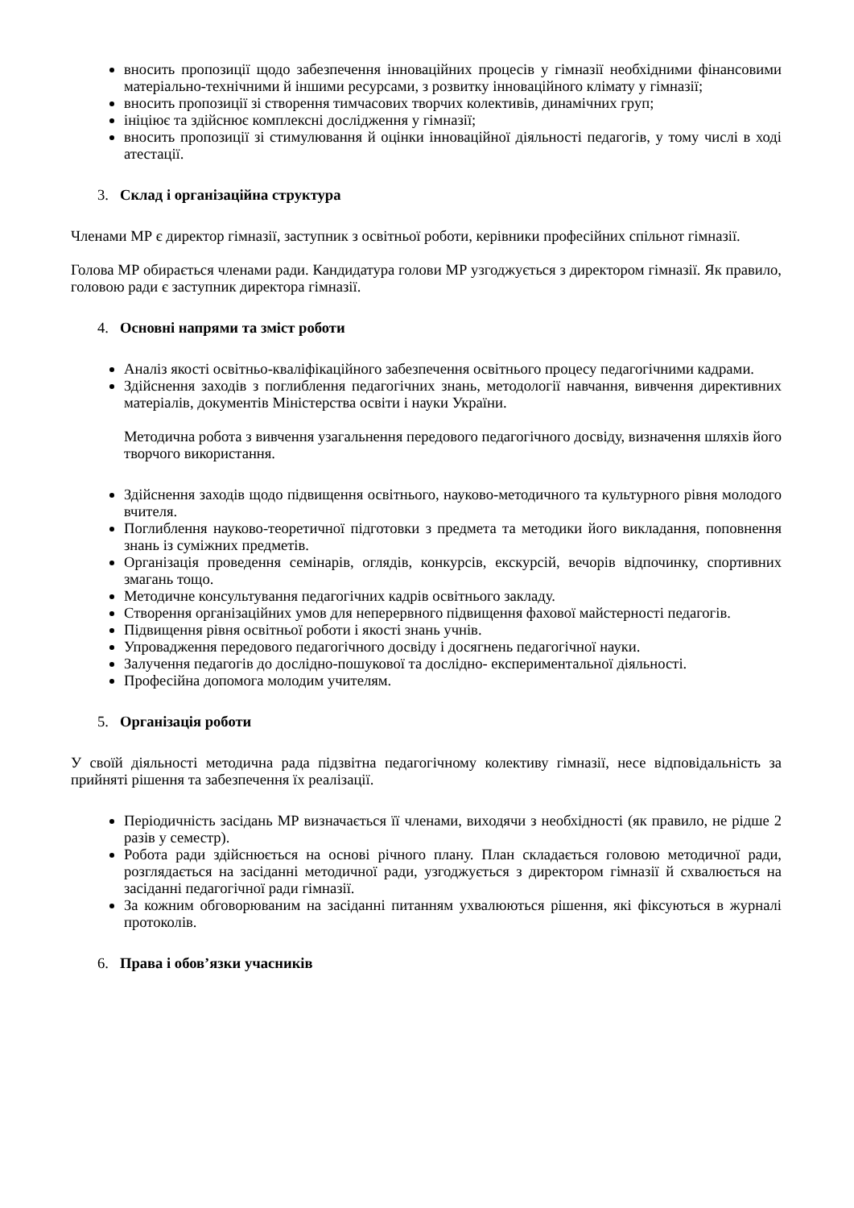вносить пропозиції щодо забезпечення інноваційних процесів у гімназії необхідними фінансовими матеріально-технічними й іншими ресурсами, з розвитку інноваційного клімату у гімназії;
вносить пропозиції зі створення тимчасових творчих колективів, динамічних груп;
ініціює та здійснює комплексні дослідження у гімназії;
вносить пропозиції зі стимулювання й оцінки інноваційної діяльності педагогів, у тому числі в ході атестації.
3. Склад і організаційна структура
Членами МР є директор гімназії, заступник з освітньої роботи, керівники професійних спільнот гімназії.
Голова МР обирається членами ради. Кандидатура голови МР узгоджується з директором гімназії. Як правило, головою ради є заступник директора гімназії.
4. Основні напрями та зміст роботи
Аналіз якості освітньо-кваліфікаційного забезпечення освітнього процесу педагогічними кадрами.
Здійснення заходів з поглиблення педагогічних знань, методології навчання, вивчення директивних матеріалів, документів Міністерства освіти і науки України.
Методична робота з вивчення узагальнення передового педагогічного досвіду, визначення шляхів його творчого використання.
Здійснення заходів щодо підвищення освітнього, науково-методичного та культурного рівня молодого вчителя.
Поглиблення науково-теоретичної підготовки з предмета та методики його викладання, поповнення знань із суміжних предметів.
Організація проведення семінарів, оглядів, конкурсів, екскурсій, вечорів відпочинку, спортивних змагань тощо.
Методичне консультування педагогічних кадрів освітнього закладу.
Створення організаційних умов для неперервного підвищення фахової майстерності педагогів.
Підвищення рівня освітньої роботи і якості знань учнів.
Упровадження передового педагогічного досвіду і досягнень педагогічної науки.
Залучення педагогів до дослідно-пошукової та дослідно- експериментальної діяльності.
Професійна допомога молодим учителям.
5. Організація роботи
У своїй діяльності методична рада підзвітна педагогічному колективу гімназії, несе відповідальність за прийняті рішення та забезпечення їх реалізації.
Періодичність засідань МР визначається її членами, виходячи з необхідності (як правило, не рідше 2 разів у семестр).
Робота ради здійснюється на основі річного плану. План складається головою методичної ради, розглядається на засіданні методичної ради, узгоджується з директором гімназії й схвалюється на засіданні педагогічної ради гімназії.
За кожним обговорюваним на засіданні питанням ухвалюються рішення, які фіксуються в журналі протоколів.
6. Права і обов’язки учасників